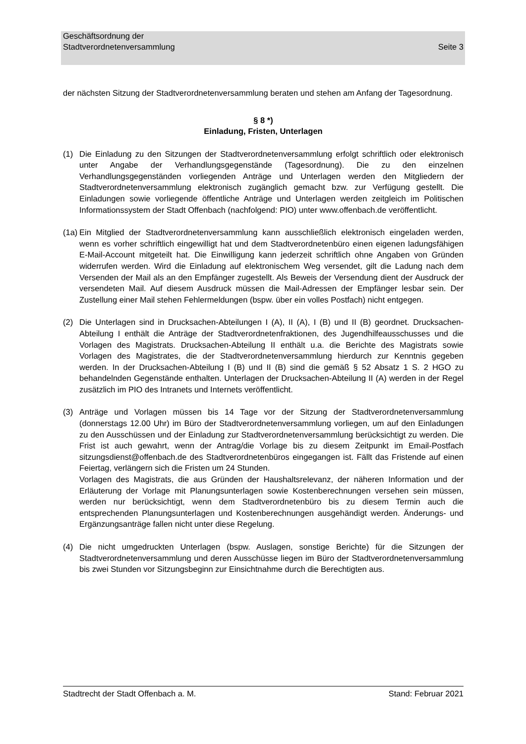Geschäftsordnung der
Stadtverordnetenversammlung
Seite 3
der nächsten Sitzung der Stadtverordnetenversammlung beraten und stehen am Anfang der Tagesordnung.
§ 8 *)
Einladung, Fristen, Unterlagen
(1) Die Einladung zu den Sitzungen der Stadtverordnetenversammlung erfolgt schriftlich oder elektronisch unter Angabe der Verhandlungsgegenstände (Tagesordnung). Die zu den einzelnen Verhandlungsgegenständen vorliegenden Anträge und Unterlagen werden den Mitgliedern der Stadtverordnetenversammlung elektronisch zugänglich gemacht bzw. zur Verfügung gestellt. Die Einladungen sowie vorliegende öffentliche Anträge und Unterlagen werden zeitgleich im Politischen Informationssystem der Stadt Offenbach (nachfolgend: PIO) unter www.offenbach.de veröffentlicht.
(1a)
Ein Mitglied der Stadtverordnetenversammlung kann ausschließlich elektronisch eingeladen werden, wenn es vorher schriftlich eingewilligt hat und dem Stadtverordnetenbüro einen eigenen ladungsfähigen E-Mail-Account mitgeteilt hat. Die Einwilligung kann jederzeit schriftlich ohne Angaben von Gründen widerrufen werden. Wird die Einladung auf elektronischem Weg versendet, gilt die Ladung nach dem Versenden der Mail als an den Empfänger zugestellt. Als Beweis der Versendung dient der Ausdruck der versendeten Mail. Auf diesem Ausdruck müssen die Mail-Adressen der Empfänger lesbar sein. Der Zustellung einer Mail stehen Fehlermeldungen (bspw. über ein volles Postfach) nicht entgegen.
(2) Die Unterlagen sind in Drucksachen-Abteilungen I (A), II (A), I (B) und II (B) geordnet. Drucksachen-Abteilung I enthält die Anträge der Stadtverordnetenfraktionen, des Jugendhilfeausschusses und die Vorlagen des Magistrats. Drucksachen-Abteilung II enthält u.a. die Berichte des Magistrats sowie Vorlagen des Magistrates, die der Stadtverordnetenversammlung hierdurch zur Kenntnis gegeben werden. In der Drucksachen-Abteilung I (B) und II (B) sind die gemäß § 52 Absatz 1 S. 2 HGO zu behandelnden Gegenstände enthalten. Unterlagen der Drucksachen-Abteilung II (A) werden in der Regel zusätzlich im PIO des Intranets und Internets veröffentlicht.
(3) Anträge und Vorlagen müssen bis 14 Tage vor der Sitzung der Stadtverordnetenversammlung (donnerstags 12.00 Uhr) im Büro der Stadtverordnetenversammlung vorliegen, um auf den Einladungen zu den Ausschüssen und der Einladung zur Stadtverordnetenversammlung berücksichtigt zu werden. Die Frist ist auch gewahrt, wenn der Antrag/die Vorlage bis zu diesem Zeitpunkt im Email-Postfach sitzungsdienst@offenbach.de des Stadtverordnetenbüros eingegangen ist. Fällt das Fristende auf einen Feiertag, verlängern sich die Fristen um 24 Stunden.
Vorlagen des Magistrats, die aus Gründen der Haushaltsrelevanz, der näheren Information und der Erläuterung der Vorlage mit Planungsunterlagen sowie Kostenberechnungen versehen sein müssen, werden nur berücksichtigt, wenn dem Stadtverordnetenbüro bis zu diesem Termin auch die entsprechenden Planungsunterlagen und Kostenberechnungen ausgehändigt werden. Änderungs- und Ergänzungsanträge fallen nicht unter diese Regelung.
(4) Die nicht umgedruckten Unterlagen (bspw. Auslagen, sonstige Berichte) für die Sitzungen der Stadtverordnetenversammlung und deren Ausschüsse liegen im Büro der Stadtverordnetenversammlung bis zwei Stunden vor Sitzungsbeginn zur Einsichtnahme durch die Berechtigten aus.
Stadtrecht der Stadt Offenbach a. M.
Stand: Februar 2021